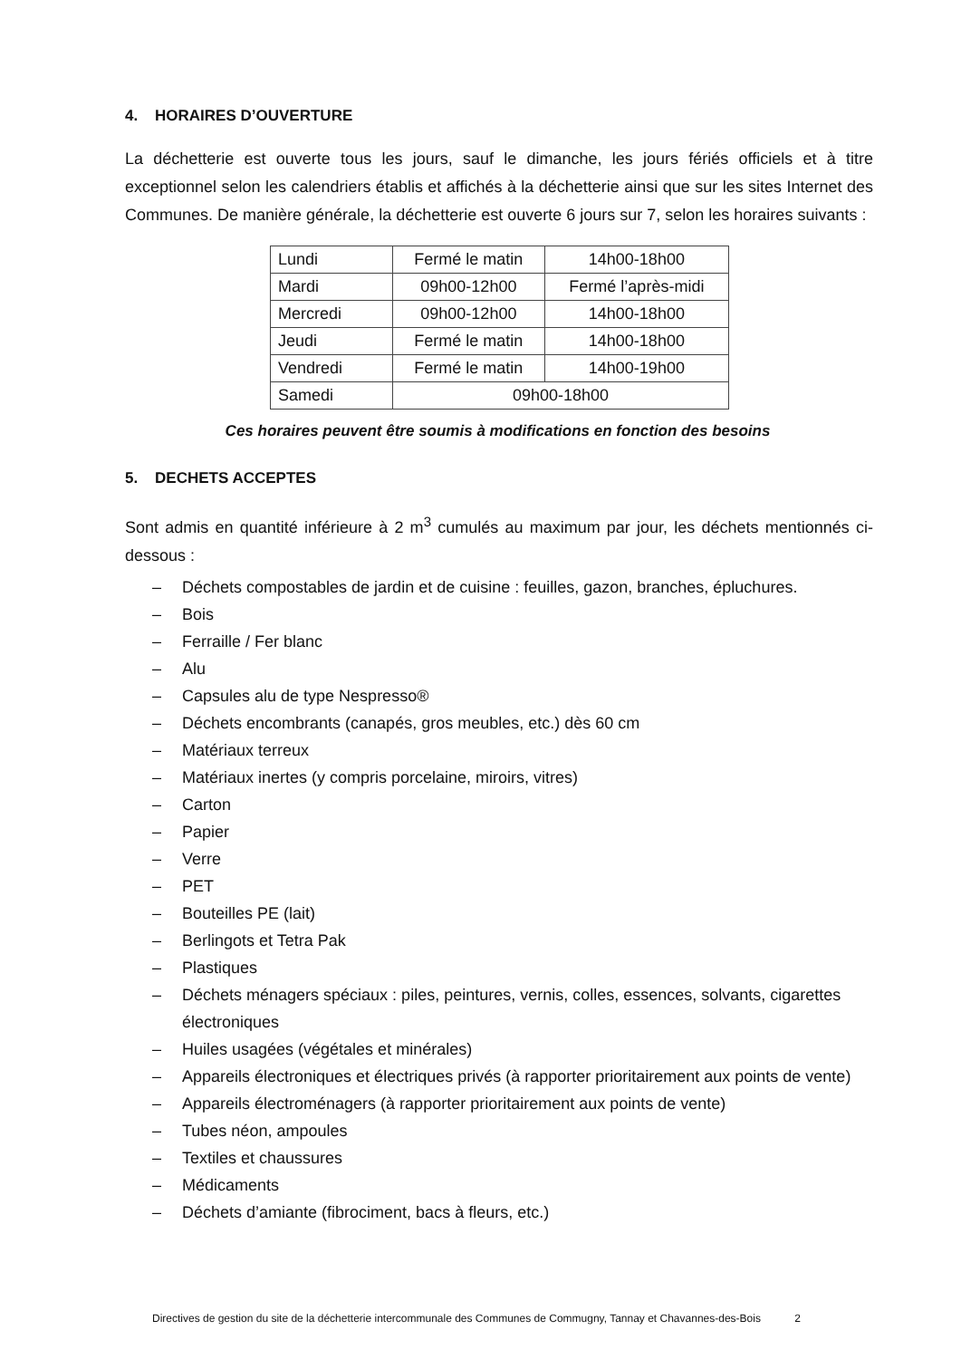4. HORAIRES D’OUVERTURE
La déchetterie est ouverte tous les jours, sauf le dimanche, les jours fériés officiels et à titre exceptionnel selon les calendriers établis et affichés à la déchetterie ainsi que sur les sites Internet des Communes. De manière générale, la déchetterie est ouverte 6 jours sur 7, selon les horaires suivants :
| Lundi | Fermé le matin | 14h00-18h00 |
| Mardi | 09h00-12h00 | Fermé l’après-midi |
| Mercredi | 09h00-12h00 | 14h00-18h00 |
| Jeudi | Fermé le matin | 14h00-18h00 |
| Vendredi | Fermé le matin | 14h00-19h00 |
| Samedi | 09h00-18h00 | |
Ces horaires peuvent être soumis à modifications en fonction des besoins
5. DECHETS ACCEPTES
Sont admis en quantité inférieure à 2 m<sup>3</sup> cumulés au maximum par jour, les déchets mentionnés ci-dessous :
– Déchets compostables de jardin et de cuisine : feuilles, gazon, branches, épluchures.
– Bois
– Ferraille / Fer blanc
– Alu
– Capsules alu de type Nespresso®
– Déchets encombrants (canapés, gros meubles, etc.) dès 60 cm
– Matériaux terreux
– Matériaux inertes (y compris porcelaine, miroirs, vitres)
– Carton
– Papier
– Verre
– PET
– Bouteilles PE (lait)
– Berlingots et Tetra Pak
– Plastiques
– Déchets ménagers spéciaux : piles, peintures, vernis, colles, essences, solvants, cigarettes électroniques
– Huiles usagées (végétales et minérales)
– Appareils électroniques et électriques privés (à rapporter prioritairement aux points de vente)
– Appareils électroménagers (à rapporter prioritairement aux points de vente)
– Tubes néon, ampoules
– Textiles et chaussures
– Médicaments
– Déchets d’amiante (fibrociment, bacs à fleurs, etc.)
Directives de gestion du site de la déchetterie intercommunale des Communes de Commugny, Tannay et Chavannes-des-Bois 2